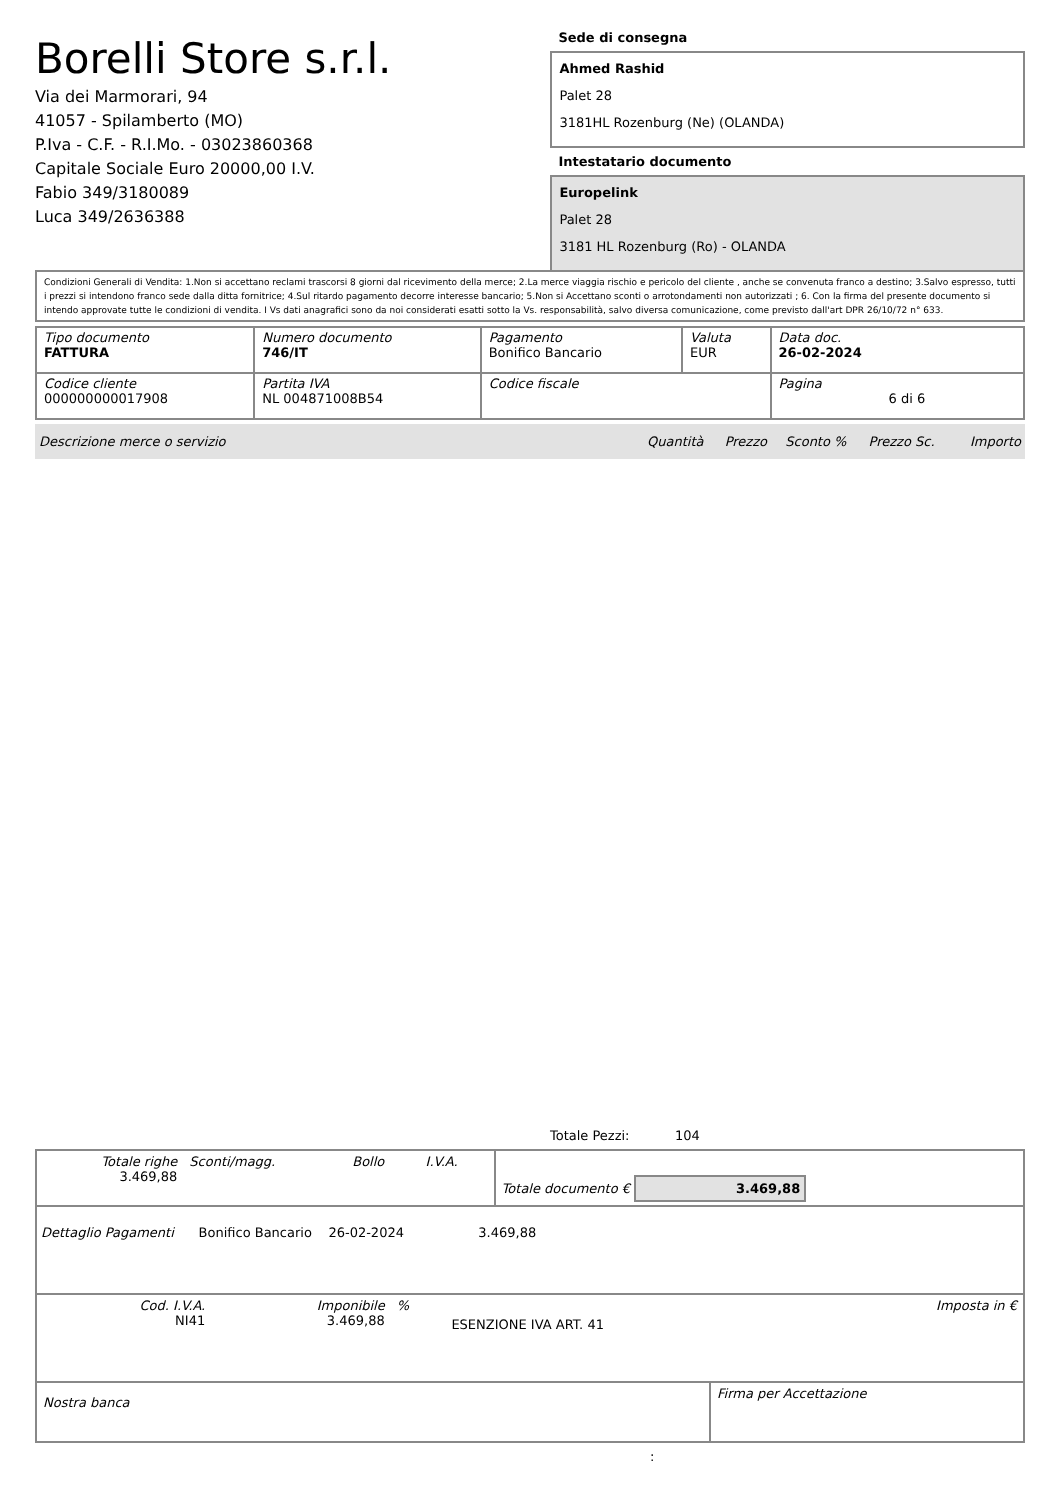Borelli Store s.r.l.
Via dei Marmorari, 94
41057 - Spilamberto (MO)
P.Iva - C.F. - R.I.Mo. - 03023860368
Capitale Sociale Euro 20000,00 I.V.
Fabio 349/3180089
Luca 349/2636388
Sede di consegna
Ahmed Rashid
Palet 28
3181HL Rozenburg (Ne) (OLANDA)
Intestatario documento
Europelink
Palet 28
3181 HL Rozenburg (Ro) - OLANDA
Condizioni Generali di Vendita: 1.Non si accettano reclami trascorsi 8 giorni dal ricevimento della merce; 2.La merce viaggia rischio e pericolo del cliente , anche se convenuta franco a destino; 3.Salvo espresso, tutti i prezzi si intendono franco sede dalla ditta fornitrice; 4.Sul ritardo pagamento decorre interesse bancario; 5.Non si Accettano sconti o arrotondamenti non autorizzati ; 6. Con la firma del presente documento si intendo approvate tutte le condizioni di vendita. I Vs dati anagrafici sono da noi considerati esatti sotto la Vs. responsabilità, salvo diversa comunicazione, come previsto dall'art DPR 26/10/72 n° 633.
| Tipo documento FATTURA | Numero documento 746/IT | Pagamento Bonifico Bancario | Valuta EUR | Data doc. 26-02-2024 |
| Codice cliente 000000000017908 | Partita IVA NL 004871008B54 | Codice fiscale | | Pagina 6 di 6 |
| Descrizione merce o servizio | Quantità | Prezzo | Sconto % | Prezzo Sc. | Importo |
Totale Pezzi: 104
| Totale righe 3.469,88 | Sconti/magg. | Bollo | I.V.A. | Totale documento € 3.469,88 |
Dettaglio Pagamenti Bonifico Bancario 26-02-2024 3.469,88
| Cod. I.V.A. NI41 | Imponibile 3.469,88 | % | ESENZIONE IVA ART. 41 | Imposta in € |
| Nostra banca | Firma per Accettazione |
: